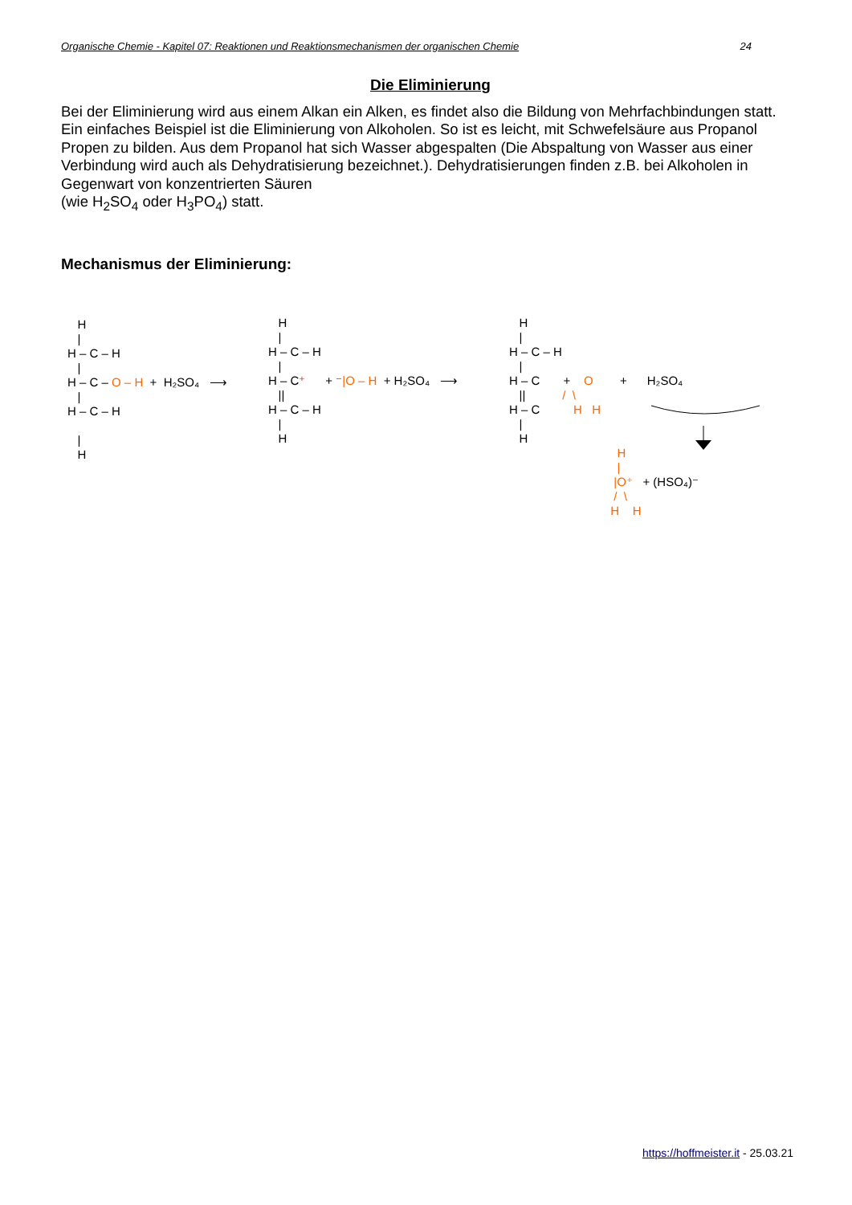Organische Chemie - Kapitel 07: Reaktionen und Reaktionsmechanismen der organischen Chemie 24
Die Eliminierung
Bei der Eliminierung wird aus einem Alkan ein Alken, es findet also die Bildung von Mehrfachbindungen statt.
Ein einfaches Beispiel ist die Eliminierung von Alkoholen. So ist es leicht, mit Schwefelsäure aus Propanol Propen zu bilden. Aus dem Propanol hat sich Wasser abgespalten (Die Abspaltung von Wasser aus einer Verbindung wird auch als Dehydratisierung bezeichnet.). Dehydratisierungen finden z.B. bei Alkoholen in Gegenwart von konzentrierten Säuren
(wie H<sub>2</sub>SO<sub>4</sub> oder H<sub>3</sub>PO<sub>4</sub>) statt.
Mechanismus der Eliminierung:
H | H – C – H | H – C – O – H + H₂SO₄ ⟶ | H – C – H | H
H | H – C – H | H – C⁺ + ⁻|O – H + H₂SO₄ ⟶ || H – C – H | H
H | H – C – H | H – C + O + H₂SO₄ || / \ H – C H H | H
H | |O⁺ + (HSO₄)⁻ / \ H H
https://hoffmeister.it - 25.03.21